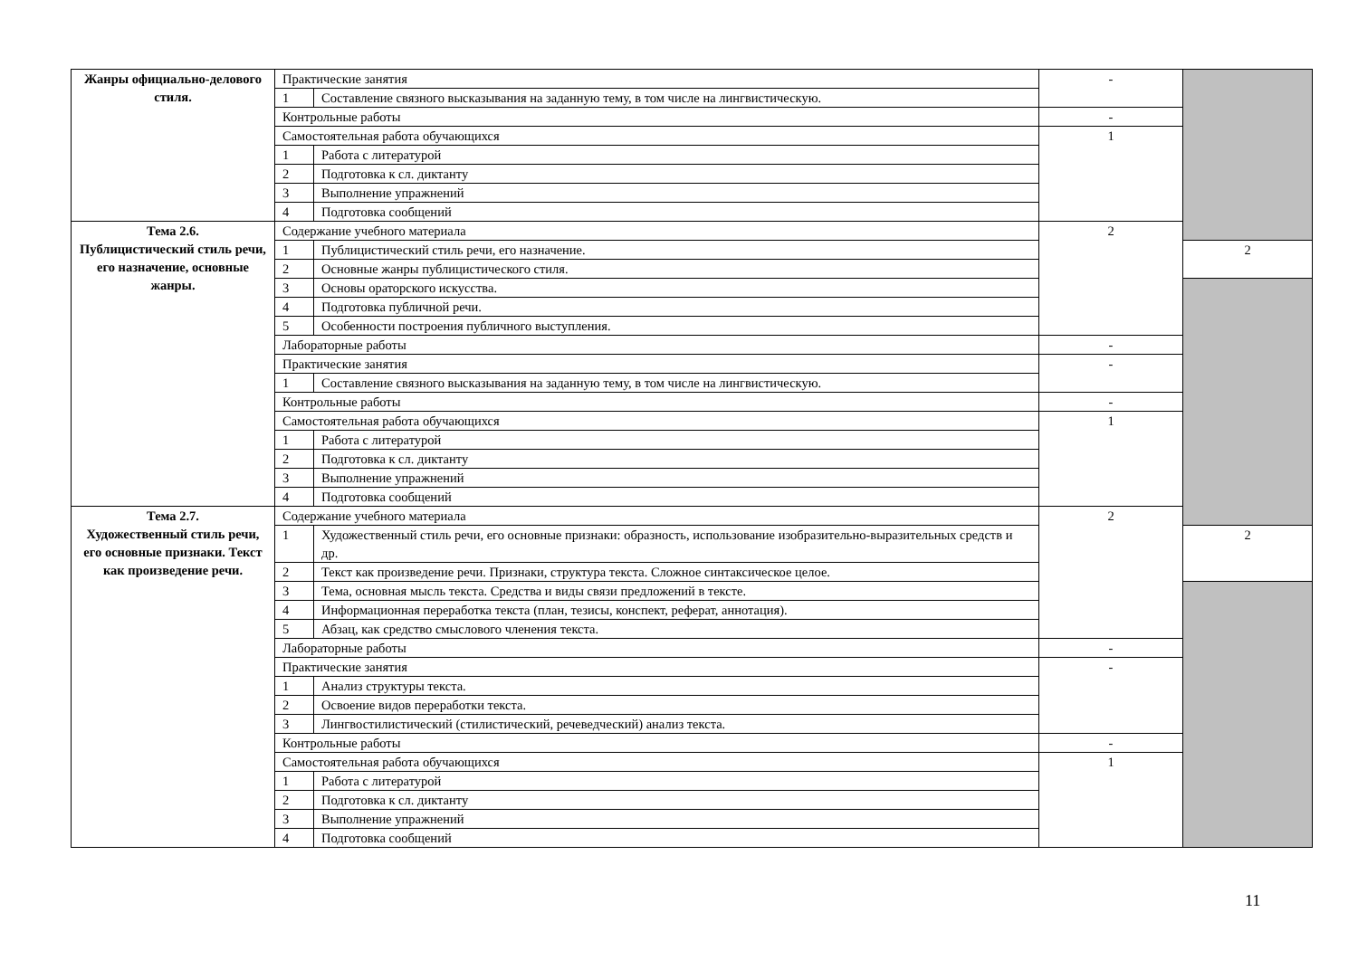| Жанры официально-делового стиля. | Практические занятия | | - | |
| | 1 | Составление связного высказывания на заданную тему, в том числе на лингвистическую. | | |
| | Контрольные работы | | - | |
| | Самостоятельная работа обучающихся | | 1 | |
| | 1 | Работа с литературой | | |
| | 2 | Подготовка к сл. диктанту | | |
| | 3 | Выполнение упражнений | | |
| | 4 | Подготовка сообщений | | |
| Тема 2.6. Публицистический стиль речи, его назначение, основные жанры. | Содержание учебного материала | | 2 | |
| | 1 | Публицистический стиль речи, его назначение. | | 2 |
| | 2 | Основные жанры публицистического стиля. | | |
| | 3 | Основы ораторского искусства. | | |
| | 4 | Подготовка публичной речи. | | |
| | 5 | Особенности построения публичного выступления. | | |
| | Лабораторные работы | | - | |
| | Практические занятия | | - | |
| | 1 | Составление связного высказывания на заданную тему, в том числе на лингвистическую. | | |
| | Контрольные работы | | - | |
| | Самостоятельная работа обучающихся | | 1 | |
| | 1 | Работа с литературой | | |
| | 2 | Подготовка к сл. диктанту | | |
| | 3 | Выполнение упражнений | | |
| | 4 | Подготовка сообщений | | |
| Тема 2.7. Художественный стиль речи, его основные признаки. Текст как произведение речи. | Содержание учебного материала | | 2 | |
| | 1 | Художественный стиль речи, его основные признаки: образность, использование изобразительно-выразительных средств и др. | | 2 |
| | 2 | Текст как произведение речи. Признаки, структура текста. Сложное синтаксическое целое. | | |
| | 3 | Тема, основная мысль текста. Средства и виды связи предложений в тексте. | | |
| | 4 | Информационная переработка текста (план, тезисы, конспект, реферат, аннотация). | | |
| | 5 | Абзац, как средство смыслового членения текста. | | |
| | Лабораторные работы | | - | |
| | Практические занятия | | - | |
| | 1 | Анализ структуры текста. | | |
| | 2 | Освоение видов переработки текста. | | |
| | 3 | Лингвостилистический (стилистический, речеведческий) анализ текста. | | |
| | Контрольные работы | | - | |
| | Самостоятельная работа обучающихся | | 1 | |
| | 1 | Работа с литературой | | |
| | 2 | Подготовка к сл. диктанту | | |
| | 3 | Выполнение упражнений | | |
| | 4 | Подготовка сообщений | | |
11